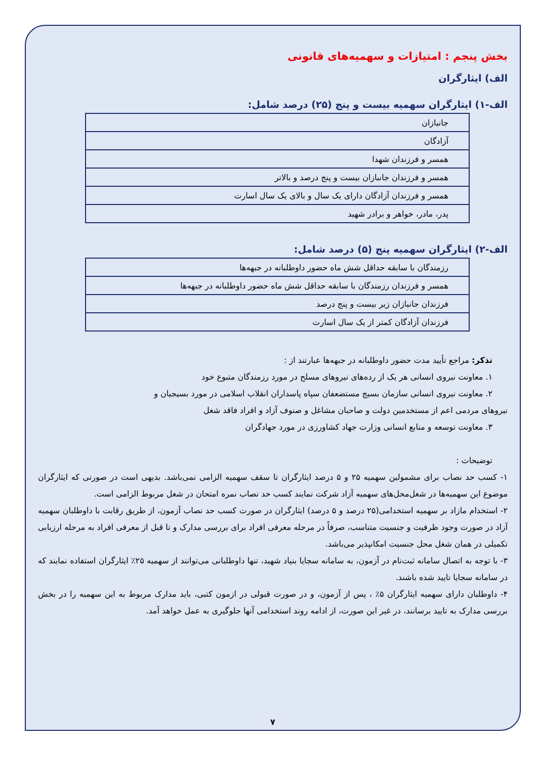بخش پنجم : امتیازات و سهمیه‌های قانونی
الف) ایثارگران
الف-۱) ایثارگران سهمیه بیست و پنج (۲۵) درصد شامل:
| جانبازان |
| آزادگان |
| همسر و فرزندان شهدا |
| همسر و فرزندان جانبازان بیست و پنج درصد و بالاتر |
| همسر و فرزندان آزادگان دارای یک سال و بالای یک سال اسارت |
| پدر، مادر، خواهر و برادر شهید |
الف-۲) ایثارگران سهمیه پنج (۵) درصد شامل:
| رزمندگان با سابقه حداقل شش ماه حضور داوطلبانه در جبهه‌ها |
| همسر و فرزندان رزمندگان با سابقه حداقل شش ماه حضور داوطلبانه در جبهه‌ها |
| فرزندان جانبازان زیر بیست و پنج درصد |
| فرزندان آزادگان کمتر از یک سال اسارت |
تذکر: مراجع تأیید مدت حضور داوطلبانه در جبهه‌ها عبارتند از :
۱. معاونت نیروی انسانی هر یک از رده‌های نیروهای مسلح در مورد رزمندگان متبوع خود
۲. معاونت نیروی انسانی سازمان بسیج مستضعفان سپاه پاسداران انقلاب اسلامی در مورد بسیجیان و
نیروهای مردمی اعم از مستخدمین دولت و صاحبان مشاغل و صنوف آزاد و افراد فاقد شغل
۳. معاونت توسعه و منابع انسانی وزارت جهاد کشاورزی در مورد جهادگران
توضیحات :
۱- کسب حد نصاب برای مشمولین سهمیه ۲۵ و ۵ درصد ایثارگران تا سقف سهمیه الزامی نمی‌باشد. بدیهی است در صورتی که ایثارگران موضوع این سهمیه‌ها در شغل‌محل‌های سهمیه آزاد شرکت نمایند کسب حد نصاب نمره امتحان در شغل مربوط الزامی است.
۲- استخدام مازاد بر سهمیه استخدامی(۲۵ درصد و ۵ درصد) ایثارگران در صورت کسب حد نصاب آزمون، از طریق رقابت با داوطلبان سهمیه آزاد در صورت وجود ظرفیت و جنسیت متناسب، صرفاً در مرحله معرفی افراد برای بررسی مدارک و تا قبل از معرفی افراد به مرحله ارزیابی تکمیلی در همان شغل محل جنسیت امکانپذیر می‌باشد.
۳- با توجه به اتصال سامانه ثبت‌نام در آزمون، به سامانه سجایا بنیاد شهید، تنها داوطلبانی می‌توانند از سهمیه ۲۵٪ ایثارگران استفاده نمایند که در سامانه سجایا تایید شده باشند.
۴- داوطلبان دارای سهمیه ایثارگران ۵٪ ، پس از آزمون، و در صورت قبولی در ازمون کتبی، باید مدارک مربوط به این سهمیه را در بخش بررسی مدارک به تایید برسانند، در غیر این صورت، از ادامه روند استخدامی آنها جلوگیری به عمل خواهد آمد.
۷